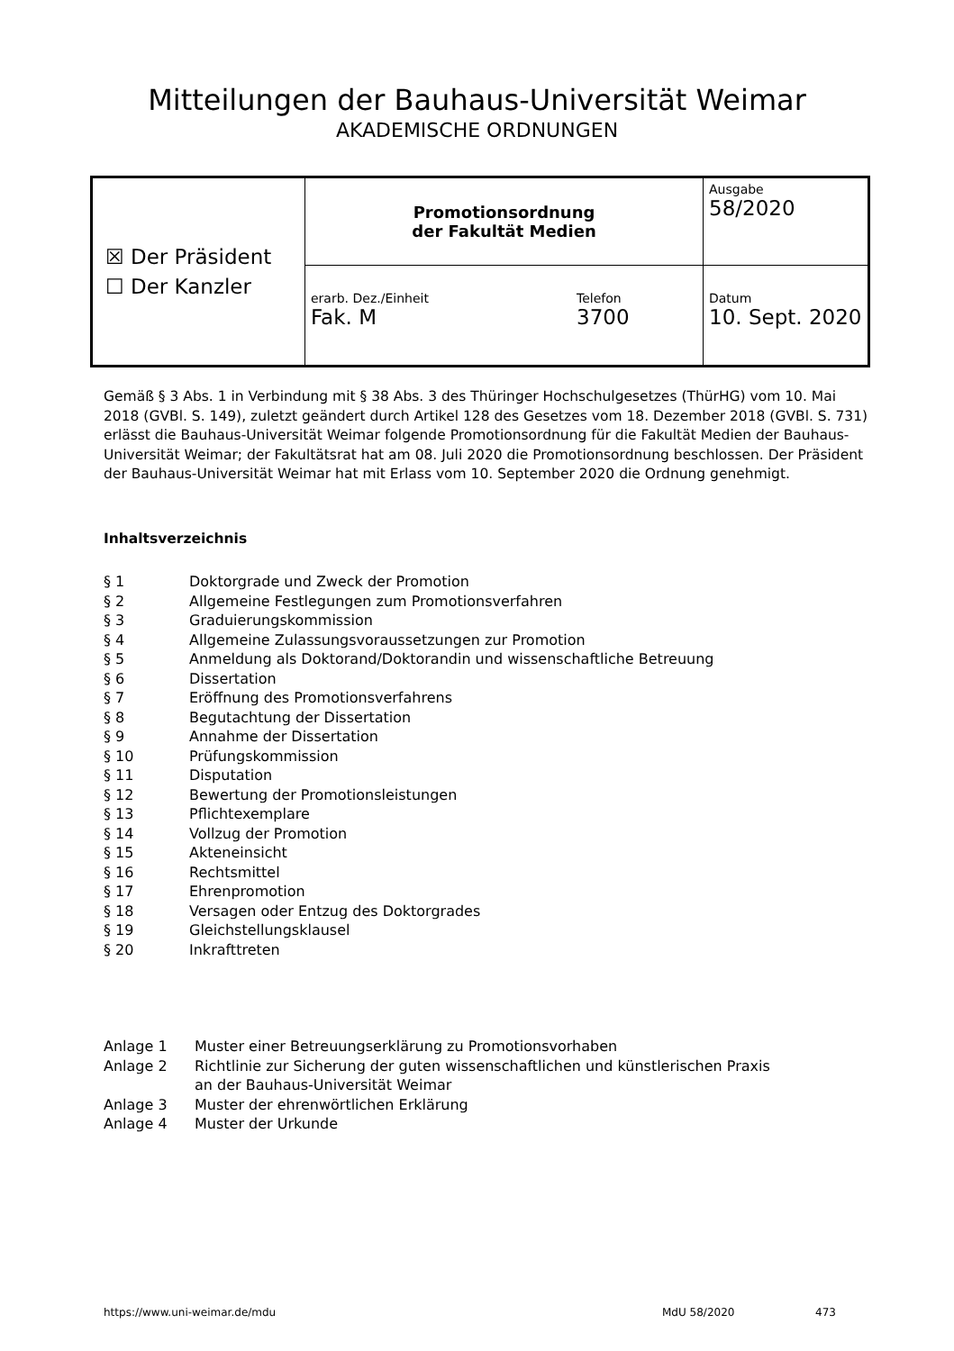Mitteilungen der Bauhaus-Universität Weimar
AKADEMISCHE ORDNUNGEN
| ☒ Der Präsident ☐ Der Kanzler | Promotionsordnung der Fakultät Medien | | Ausgabe 58/2020 |
| | erarb. Dez./Einheit Fak. M | Telefon 3700 | Datum 10. Sept. 2020 |
Gemäß § 3 Abs. 1 in Verbindung mit § 38 Abs. 3 des Thüringer Hochschulgesetzes (ThürHG) vom 10. Mai 2018 (GVBl. S. 149), zuletzt geändert durch Artikel 128 des Gesetzes vom 18. Dezember 2018 (GVBl. S. 731) erlässt die Bauhaus-Universität Weimar folgende Promotionsordnung für die Fakultät Medien der Bauhaus-Universität Weimar; der Fakultätsrat hat am 08. Juli 2020 die Promotionsordnung beschlossen. Der Präsident der Bauhaus-Universität Weimar hat mit Erlass vom 10. September 2020 die Ordnung genehmigt.
Inhaltsverzeichnis
| § 1 | Doktorgrade und Zweck der Promotion |
| § 2 | Allgemeine Festlegungen zum Promotionsverfahren |
| § 3 | Graduierungskommission |
| § 4 | Allgemeine Zulassungsvoraussetzungen zur Promotion |
| § 5 | Anmeldung als Doktorand/Doktorandin und wissenschaftliche Betreuung |
| § 6 | Dissertation |
| § 7 | Eröffnung des Promotionsverfahrens |
| § 8 | Begutachtung der Dissertation |
| § 9 | Annahme der Dissertation |
| § 10 | Prüfungskommission |
| § 11 | Disputation |
| § 12 | Bewertung der Promotionsleistungen |
| § 13 | Pflichtexemplare |
| § 14 | Vollzug der Promotion |
| § 15 | Akteneinsicht |
| § 16 | Rechtsmittel |
| § 17 | Ehrenpromotion |
| § 18 | Versagen oder Entzug des Doktorgrades |
| § 19 | Gleichstellungsklausel |
| § 20 | Inkrafttreten |
| Anlage 1 | Muster einer Betreuungserklärung zu Promotionsvorhaben |
| Anlage 2 | Richtlinie zur Sicherung der guten wissenschaftlichen und künstlerischen Praxis an der Bauhaus-Universität Weimar |
| Anlage 3 | Muster der ehrenwörtlichen Erklärung |
| Anlage 4 | Muster der Urkunde |
https://www.uni-weimar.de/mdu MdU 58/2020 473